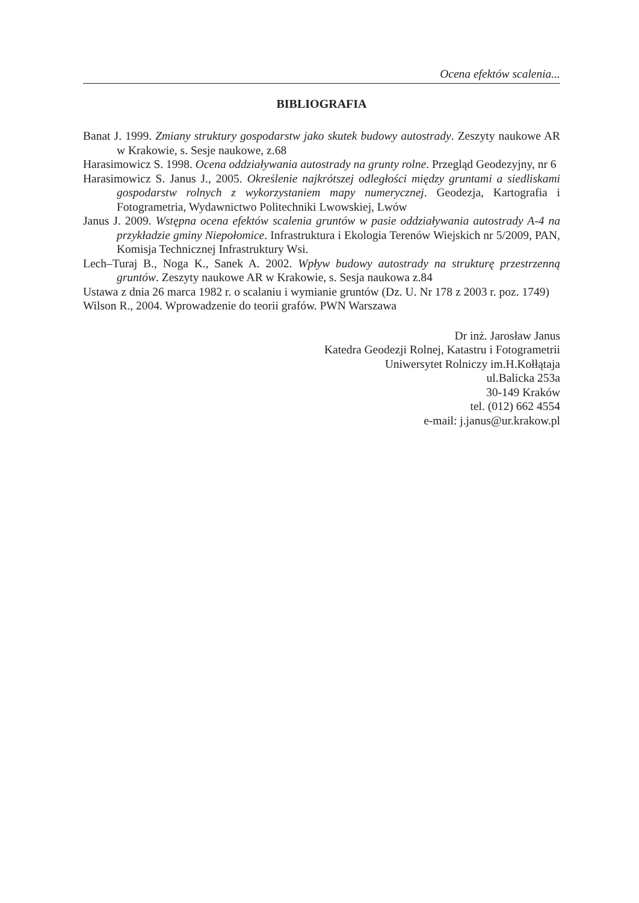Ocena efektów scalenia...
BIBLIOGRAFIA
Banat J. 1999. Zmiany struktury gospodarstw jako skutek budowy autostrady. Zeszyty naukowe AR w Krakowie, s. Sesje naukowe, z.68
Harasimowicz S. 1998. Ocena oddziaływania autostrady na grunty rolne. Przegląd Geodezyjny, nr 6
Harasimowicz S. Janus J., 2005. Określenie najkrótszej odległości między gruntami a siedliskami gospodarstw rolnych z wykorzystaniem mapy numerycznej. Geodezja, Kartografia i Fotogrametria, Wydawnictwo Politechniki Lwowskiej, Lwów
Janus J. 2009. Wstępna ocena efektów scalenia gruntów w pasie oddziaływania autostrady A-4 na przykładzie gminy Niepołomice. Infrastruktura i Ekologia Terenów Wiejskich nr 5/2009, PAN, Komisja Technicznej Infrastruktury Wsi.
Lech–Turaj B., Noga K., Sanek A. 2002. Wpływ budowy autostrady na strukturę przestrzenną gruntów. Zeszyty naukowe AR w Krakowie, s. Sesja naukowa z.84
Ustawa z dnia 26 marca 1982 r. o scalaniu i wymianie gruntów (Dz. U. Nr 178 z 2003 r. poz. 1749)
Wilson R., 2004. Wprowadzenie do teorii grafów. PWN Warszawa
Dr inż. Jarosław Janus
Katedra Geodezji Rolnej, Katastru i Fotogrametrii
Uniwersytet Rolniczy im.H.Kołłątaja
ul.Balicka 253a
30-149 Kraków
tel. (012) 662 4554
e-mail: j.janus@ur.krakow.pl